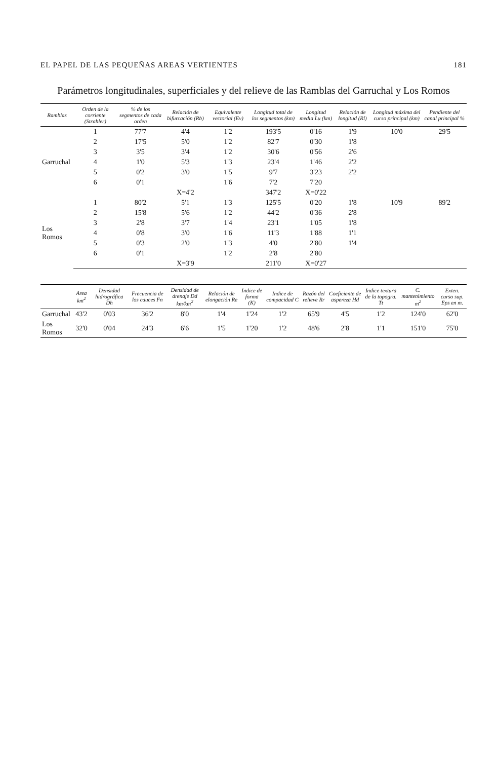EL PAPEL DE LAS PEQUEÑAS AREAS VERTIENTES 181
Parámetros longitudinales, superficiales y del relieve de las Ramblas del Garruchal y Los Romos
| Ramblas | Orden de la corriente (Strahler) | % de los segmentos de cada orden | Relación de bifurcación (Rb) | Equivalente vectorial (Ev) | Longitud total de los segmentos (km) | Longitud media Lu (km) | Relación de longitud (Rl) | Longitud máxima del curso principal (km) | Pendiente del canal principal % |
| --- | --- | --- | --- | --- | --- | --- | --- | --- | --- |
| Garruchal | 1 | 77'7 | 4'4 | 1'2 | 193'5 | 0'16 | 1'9 | 10'0 | 29'5 |
| | 2 | 17'5 | 5'0 | 1'2 | 82'7 | 0'30 | 1'8 | | |
| | 3 | 3'5 | 3'4 | 1'2 | 30'6 | 0'56 | 2'6 | | |
| | 4 | 1'0 | 5'3 | 1'3 | 23'4 | 1'46 | 2'2 | | |
| | 5 | 0'2 | 3'0 | 1'5 | 9'7 | 3'23 | 2'2 | | |
| | 6 | 0'1 | | 1'6 | 7'2 | 7'20 | | | |
| | | | X=4'2 | | 347'2 | X=0'22 | | | |
| Los Romos | 1 | 80'2 | 5'1 | 1'3 | 125'5 | 0'20 | 1'8 | 10'9 | 89'2 |
| | 2 | 15'8 | 5'6 | 1'2 | 44'2 | 0'36 | 2'8 | | |
| | 3 | 2'8 | 3'7 | 1'4 | 23'1 | 1'05 | 1'8 | | |
| | 4 | 0'8 | 3'0 | 1'6 | 11'3 | 1'88 | 1'1 | | |
| | 5 | 0'3 | 2'0 | 1'3 | 4'0 | 2'80 | 1'4 | | |
| | 6 | 0'1 | | 1'2 | 2'8 | 2'80 | | | |
| | | | X=3'9 | | 211'0 | X=0'27 | | | |
| | Area km<sup>2</sup> | Densidad hidrográfica Dh | Frecuencia de los cauces Fn | Densidad de drenaje Dd km/km<sup>2</sup> | Relación de elongación Re | Indice de forma (K) | Indice de compacidad C | Razón del relieve Rr | Coeficiente de aspereza Hd | Indice textura de la topogra. Tt | C. mantenimiento m<sup>2</sup> | Exten. curso sup. Eps en m. |
| --- | --- | --- | --- | --- | --- | --- | --- | --- | --- | --- | --- | --- |
| Garruchal | 43'2 | 0'03 | 36'2 | 8'0 | 1'4 | 1'24 | 1'2 | 65'9 | 4'5 | 1'2 | 124'0 | 62'0 |
| Los Romos | 32'0 | 0'04 | 24'3 | 6'6 | 1'5 | 1'20 | 1'2 | 48'6 | 2'8 | 1'1 | 151'0 | 75'0 |